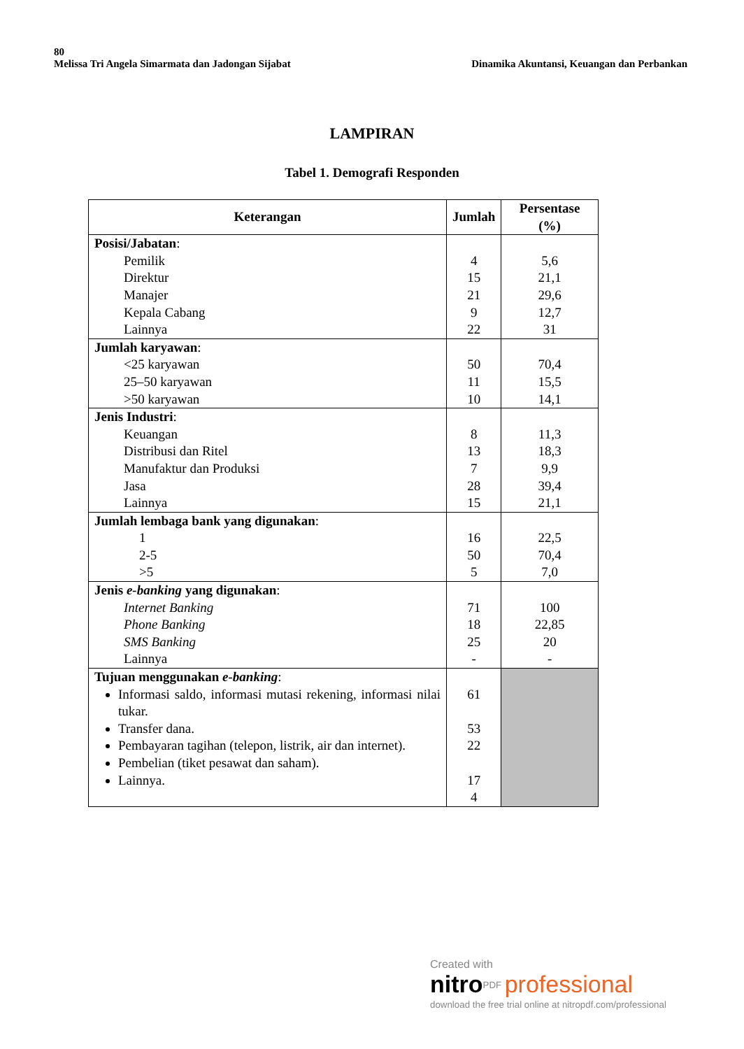80
Melissa Tri Angela Simarmata dan Jadongan Sijabat Dinamika Akuntansi, Keuangan dan Perbankan
LAMPIRAN
Tabel 1. Demografi Responden
| Keterangan | Jumlah | Persentase (%) |
| --- | --- | --- |
| Posisi/Jabatan : Pemilik Direktur Manajer Kepala Cabang Lainnya | 4 15 21 9 22 | 5,6 21,1 29,6 12,7 31 |
| Jumlah karyawan : <25 karyawan 25–50 karyawan >50 karyawan | 50 11 10 | 70,4 15,5 14,1 |
| Jenis Industri : Keuangan Distribusi dan Ritel Manufaktur dan Produksi Jasa Lainnya | 8 13 7 28 15 | 11,3 18,3 9,9 39,4 21,1 |
| Jumlah lembaga bank yang digunakan : 1 2-5 >5 | 16 50 5 | 22,5 70,4 7,0 |
| Jenis e-banking yang digunakan : Internet Banking Phone Banking SMS Banking Lainnya | 71 18 25 - | 100 22,85 20 - |
| Tujuan menggunakan e-banking : Informasi saldo, informasi mutasi rekening, informasi nilai tukar. Transfer dana. Pembayaran tagihan (telepon, listrik, air dan internet). Pembelian (tiket pesawat dan saham). Lainnya. | 61 53 22 17 4 | |
Created with
nitro<sup>PDF</sup> professional
download the free trial online at nitropdf.com/professional